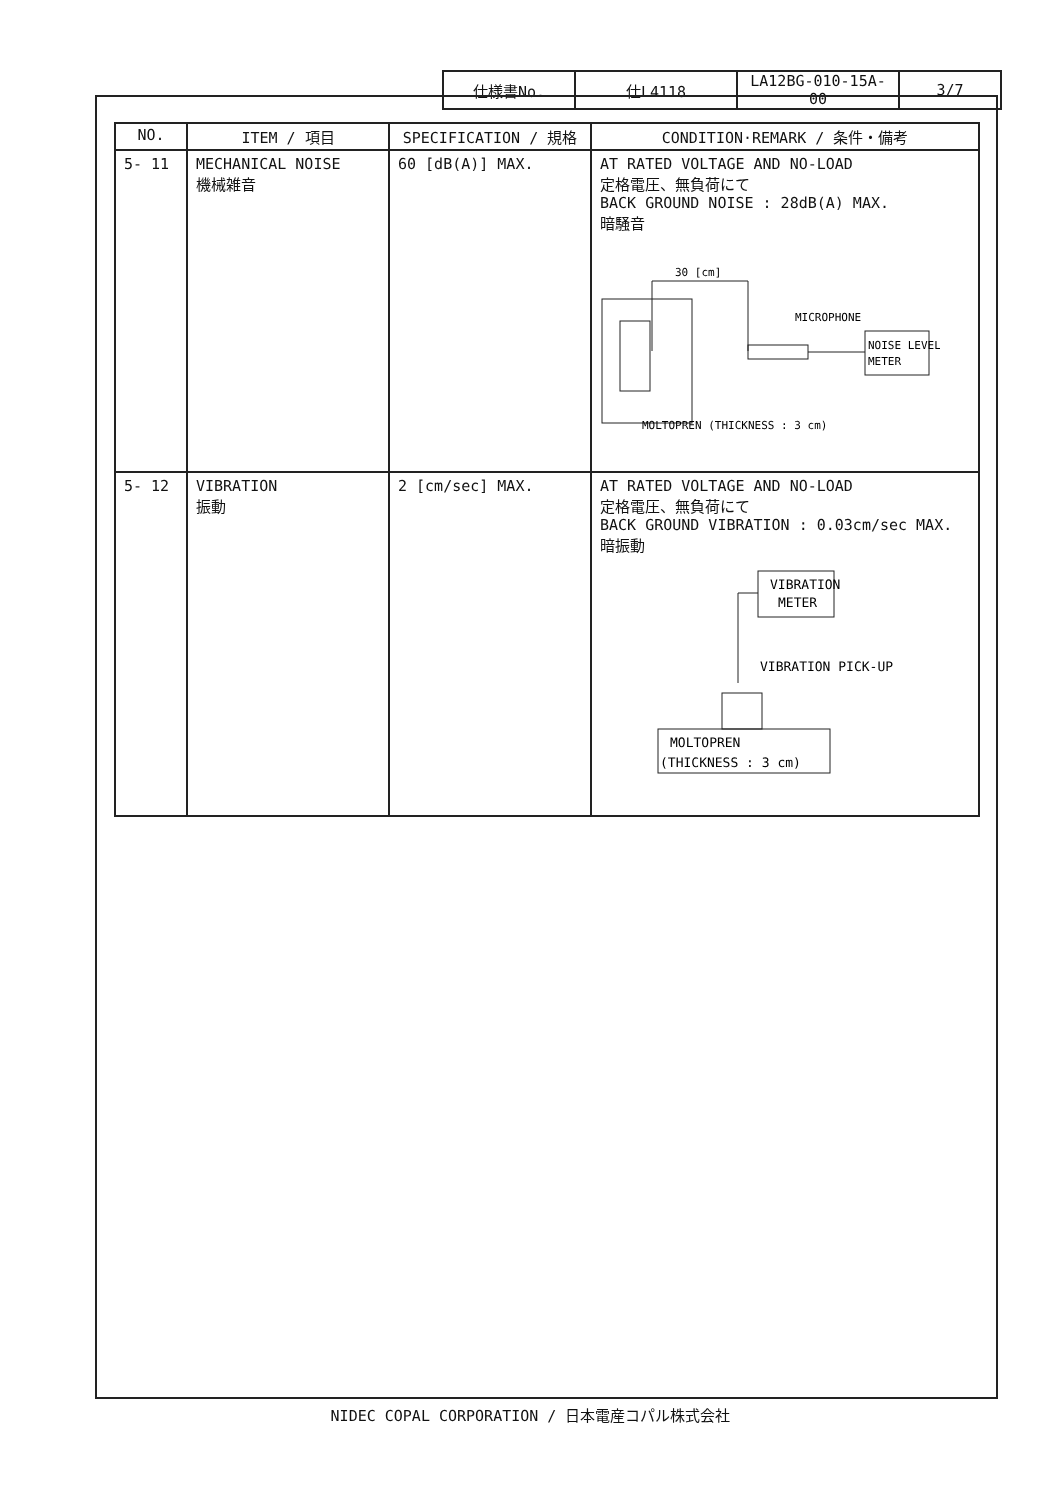| 仕様書No. | 仕L4118 | LA12BG-010-15A-00 | 3/7 |
| NO. | ITEM / 項目 | SPECIFICATION / 規格 | CONDITION·REMARK / 条件・備考 |
| --- | --- | --- | --- |
| 5- 11 | MECHANICAL NOISE 機械雑音 | 60 [dB(A)] MAX. | AT RATED VOLTAGE AND NO-LOAD 定格電圧、無負荷にて BACK GROUND NOISE : 28dB(A) MAX. 暗騒音 30 [cm] MICROPHONE NOISE LEVEL METER MOLTOPREN (THICKNESS : 3 cm) |
| 5- 12 | VIBRATION 振動 | 2 [cm/sec] MAX. | AT RATED VOLTAGE AND NO-LOAD 定格電圧、無負荷にて BACK GROUND VIBRATION : 0.03cm/sec MAX. 暗振動 VIBRATION METER VIBRATION PICK-UP MOLTOPREN (THICKNESS : 3 cm) |
NIDEC COPAL CORPORATION / 日本電産コパル株式会社